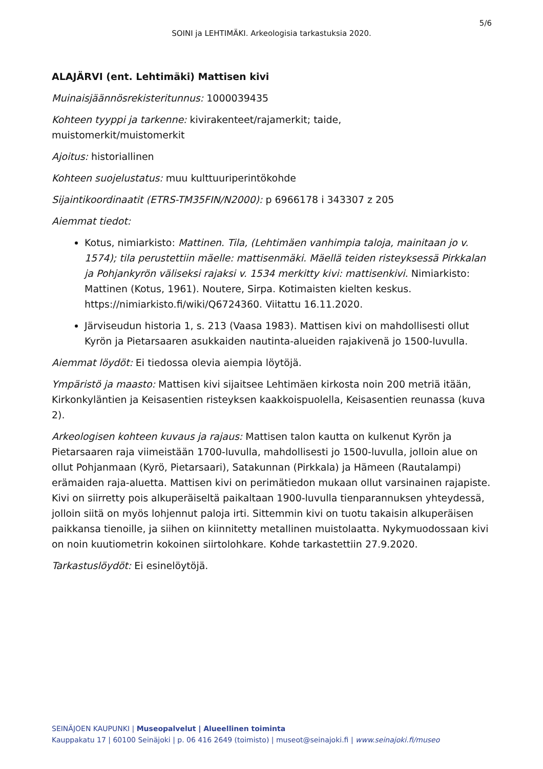5/6
SOINI ja LEHTIMÄKI. Arkeologisia tarkastuksia 2020.
ALAJÄRVI (ent. Lehtimäki) Mattisen kivi
Muinaisjäännösrekisteritunnus: 1000039435
Kohteen tyyppi ja tarkenne: kivirakenteet/rajamerkit; taide,
muistomerkit/muistomerkit
Ajoitus: historiallinen
Kohteen suojelustatus: muu kulttuuriperintökohde
Sijaintikoordinaatit (ETRS-TM35FIN/N2000): p 6966178 i 343307 z 205
Aiemmat tiedot:
Kotus, nimiarkisto: Mattinen. Tila, (Lehtimäen vanhimpia taloja, mainitaan jo v. 1574); tila perustettiin mäelle: mattisenmäki. Mäellä teiden risteyksessä Pirkkalan ja Pohjankyrön väliseksi rajaksi v. 1534 merkitty kivi: mattisenkivi. Nimiarkisto: Mattinen (Kotus, 1961). Noutere, Sirpa. Kotimaisten kielten keskus. https://nimiarkisto.fi/wiki/Q6724360. Viitattu 16.11.2020.
Järviseudun historia 1, s. 213 (Vaasa 1983). Mattisen kivi on mahdollisesti ollut Kyrön ja Pietarsaaren asukkaiden nautinta-alueiden rajakivenä jo 1500-luvulla.
Aiemmat löydöt: Ei tiedossa olevia aiempia löytöjä.
Ympäristö ja maasto: Mattisen kivi sijaitsee Lehtimäen kirkosta noin 200 metriä itään, Kirkonkyläntien ja Keisasentien risteyksen kaakkoispuolella, Keisasentien reunassa (kuva 2).
Arkeologisen kohteen kuvaus ja rajaus: Mattisen talon kautta on kulkenut Kyrön ja Pietarsaaren raja viimeistään 1700-luvulla, mahdollisesti jo 1500-luvulla, jolloin alue on ollut Pohjanmaan (Kyrö, Pietarsaari), Satakunnan (Pirkkala) ja Hämeen (Rautalampi) erämaiden raja-aluetta. Mattisen kivi on perimätiedon mukaan ollut varsinainen rajapiste. Kivi on siirretty pois alkuperäiseltä paikaltaan 1900-luvulla tienparannuksen yhteydessä, jolloin siitä on myös lohjennut paloja irti. Sittemmin kivi on tuotu takaisin alkuperäisen paikkansa tienoille, ja siihen on kiinnitetty metallinen muistolaatta. Nykymuodossaan kivi on noin kuutiometrin kokoinen siirtolohkare. Kohde tarkastettiin 27.9.2020.
Tarkastuslöydöt: Ei esinelöytöjä.
SEINÄJOEN KAUPUNKI | Museopalvelut | Alueellinen toiminta
Kauppakatu 17 | 60100 Seinäjoki | p. 06 416 2649 (toimisto) | museot@seinajoki.fi | www.seinajoki.fi/museo